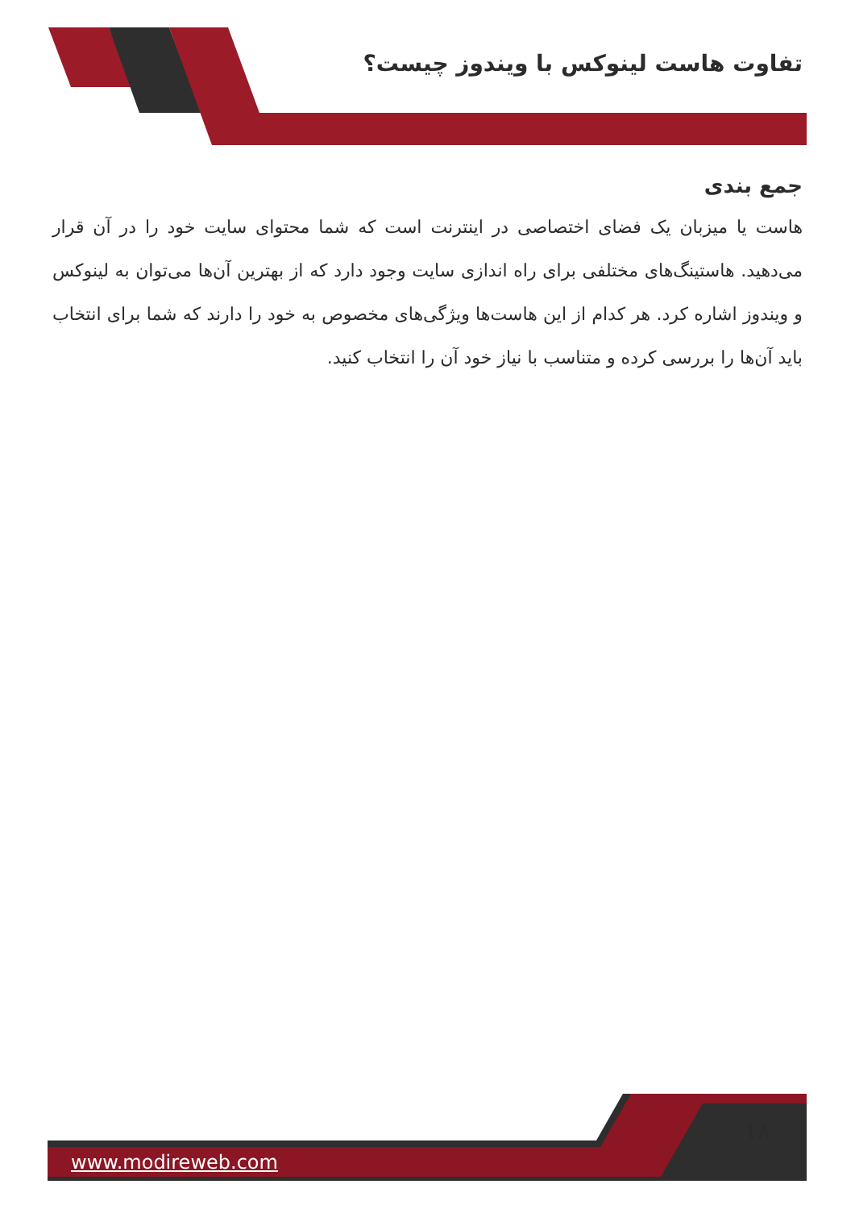تفاوت هاست لینوکس با ویندوز چیست؟
جمع بندی
هاست یا میزبان یک فضای اختصاصی در اینترنت است که شما محتوای سایت خود را در آن قرار می‌دهید. هاستینگ‌های مختلفی برای راه اندازی سایت وجود دارد که از بهترین آن‌ها می‌توان به لینوکس و ویندوز اشاره کرد. هر کدام از این هاست‌ها ویژگی‌های مخصوص به خود را دارند که شما برای انتخاب باید آن‌ها را بررسی کرده و متناسب با نیاز خود آن را انتخاب کنید.
١٨
www.modireweb.com